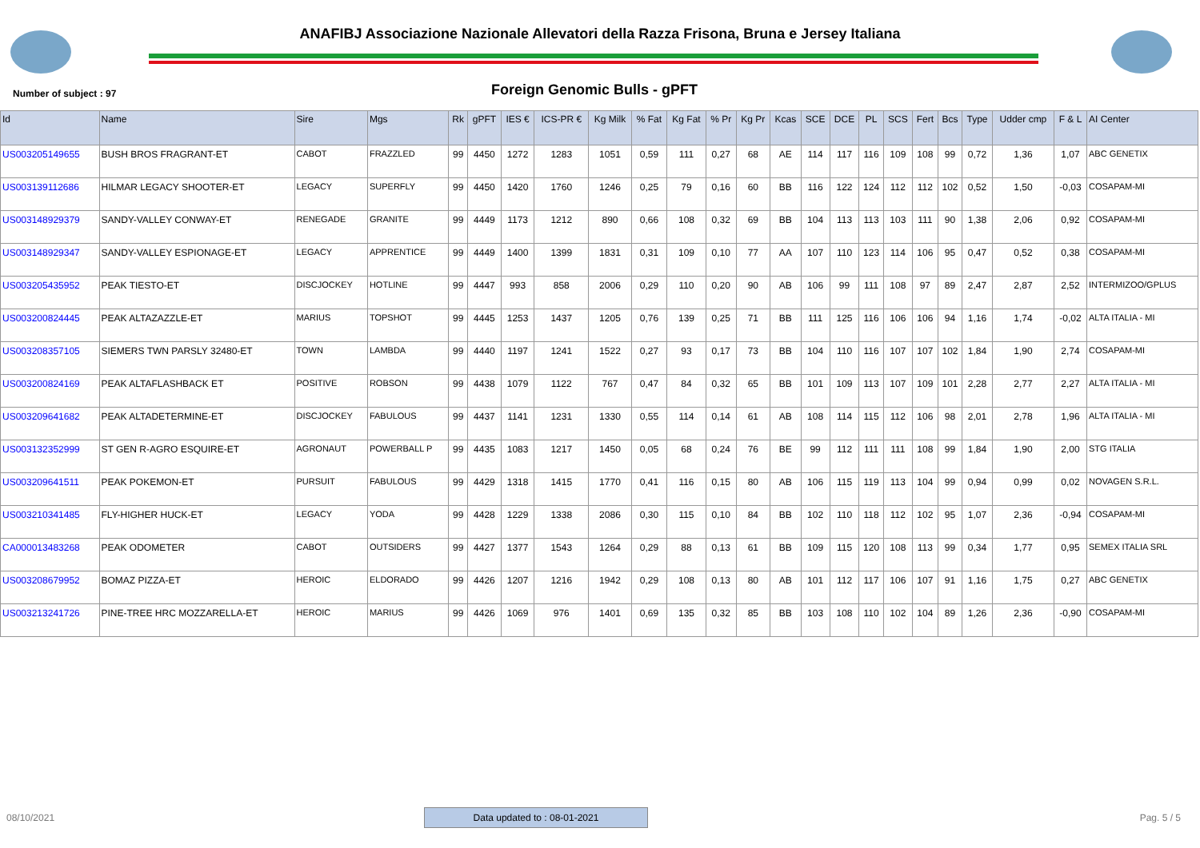ANAFIBJ Associazione Nazionale Allevatori della Razza Frisona, Bruna e Jersey Italiana
Number of subject : 97
Foreign Genomic Bulls - gPFT
| Id | Name | Sire | Mgs | Rk | gPFT | IES € | ICS-PR € | Kg Milk | % Fat | Kg Fat | % Pr | Kg Pr | Kcas | SCE | DCE | PL | SCS | Fert | Bcs | Type | Udder cmp | F & L | AI Center |
| --- | --- | --- | --- | --- | --- | --- | --- | --- | --- | --- | --- | --- | --- | --- | --- | --- | --- | --- | --- | --- | --- | --- | --- |
| US003205149655 | BUSH BROS FRAGRANT-ET | CABOT | FRAZZLED | 99 | 4450 | 1272 | 1283 | 1051 | 0,59 | 111 | 0,27 | 68 | AE | 114 | 117 | 116 | 109 | 108 | 99 | 0,72 | 1,36 | 1,07 | ABC GENETIX |
| US003139112686 | HILMAR LEGACY SHOOTER-ET | LEGACY | SUPERFLY | 99 | 4450 | 1420 | 1760 | 1246 | 0,25 | 79 | 0,16 | 60 | BB | 116 | 122 | 124 | 112 | 112 | 102 | 0,52 | 1,50 | -0,03 | COSAPAM-MI |
| US003148929379 | SANDY-VALLEY CONWAY-ET | RENEGADE | GRANITE | 99 | 4449 | 1173 | 1212 | 890 | 0,66 | 108 | 0,32 | 69 | BB | 104 | 113 | 113 | 103 | 111 | 90 | 1,38 | 2,06 | 0,92 | COSAPAM-MI |
| US003148929347 | SANDY-VALLEY ESPIONAGE-ET | LEGACY | APPRENTICE | 99 | 4449 | 1400 | 1399 | 1831 | 0,31 | 109 | 0,10 | 77 | AA | 107 | 110 | 123 | 114 | 106 | 95 | 0,47 | 0,52 | 0,38 | COSAPAM-MI |
| US003205435952 | PEAK TIESTO-ET | DISCJOCKEY | HOTLINE | 99 | 4447 | 993 | 858 | 2006 | 0,29 | 110 | 0,20 | 90 | AB | 106 | 99 | 111 | 108 | 97 | 89 | 2,47 | 2,87 | 2,52 | INTERMIZOO/GPLUS |
| US003200824445 | PEAK ALTAZAZZLE-ET | MARIUS | TOPSHOT | 99 | 4445 | 1253 | 1437 | 1205 | 0,76 | 139 | 0,25 | 71 | BB | 111 | 125 | 116 | 106 | 106 | 94 | 1,16 | 1,74 | -0,02 | ALTA ITALIA - MI |
| US003208357105 | SIEMERS TWN PARSLY 32480-ET | TOWN | LAMBDA | 99 | 4440 | 1197 | 1241 | 1522 | 0,27 | 93 | 0,17 | 73 | BB | 104 | 110 | 116 | 107 | 107 | 102 | 1,84 | 1,90 | 2,74 | COSAPAM-MI |
| US003200824169 | PEAK ALTAFLASHBACK ET | POSITIVE | ROBSON | 99 | 4438 | 1079 | 1122 | 767 | 0,47 | 84 | 0,32 | 65 | BB | 101 | 109 | 113 | 107 | 109 | 101 | 2,28 | 2,77 | 2,27 | ALTA ITALIA - MI |
| US003209641682 | PEAK ALTADETERMINE-ET | DISCJOCKEY | FABULOUS | 99 | 4437 | 1141 | 1231 | 1330 | 0,55 | 114 | 0,14 | 61 | AB | 108 | 114 | 115 | 112 | 106 | 98 | 2,01 | 2,78 | 1,96 | ALTA ITALIA - MI |
| US003132352999 | ST GEN R-AGRO ESQUIRE-ET | AGRONAUT | POWERBALL P | 99 | 4435 | 1083 | 1217 | 1450 | 0,05 | 68 | 0,24 | 76 | BE | 99 | 112 | 111 | 111 | 108 | 99 | 1,84 | 1,90 | 2,00 | STG ITALIA |
| US003209641511 | PEAK POKEMON-ET | PURSUIT | FABULOUS | 99 | 4429 | 1318 | 1415 | 1770 | 0,41 | 116 | 0,15 | 80 | AB | 106 | 115 | 119 | 113 | 104 | 99 | 0,94 | 0,99 | 0,02 | NOVAGEN S.R.L. |
| US003210341485 | FLY-HIGHER HUCK-ET | LEGACY | YODA | 99 | 4428 | 1229 | 1338 | 2086 | 0,30 | 115 | 0,10 | 84 | BB | 102 | 110 | 118 | 112 | 102 | 95 | 1,07 | 2,36 | -0,94 | COSAPAM-MI |
| CA000013483268 | PEAK ODOMETER | CABOT | OUTSIDERS | 99 | 4427 | 1377 | 1543 | 1264 | 0,29 | 88 | 0,13 | 61 | BB | 109 | 115 | 120 | 108 | 113 | 99 | 0,34 | 1,77 | 0,95 | SEMEX ITALIA SRL |
| US003208679952 | BOMAZ PIZZA-ET | HEROIC | ELDORADO | 99 | 4426 | 1207 | 1216 | 1942 | 0,29 | 108 | 0,13 | 80 | AB | 101 | 112 | 117 | 106 | 107 | 91 | 1,16 | 1,75 | 0,27 | ABC GENETIX |
| US003213241726 | PINE-TREE HRC MOZZARELLA-ET | HEROIC | MARIUS | 99 | 4426 | 1069 | 976 | 1401 | 0,69 | 135 | 0,32 | 85 | BB | 103 | 108 | 110 | 102 | 104 | 89 | 1,26 | 2,36 | -0,90 | COSAPAM-MI |
08/10/2021 Data updated to : 08-01-2021 Pag. 5 / 5